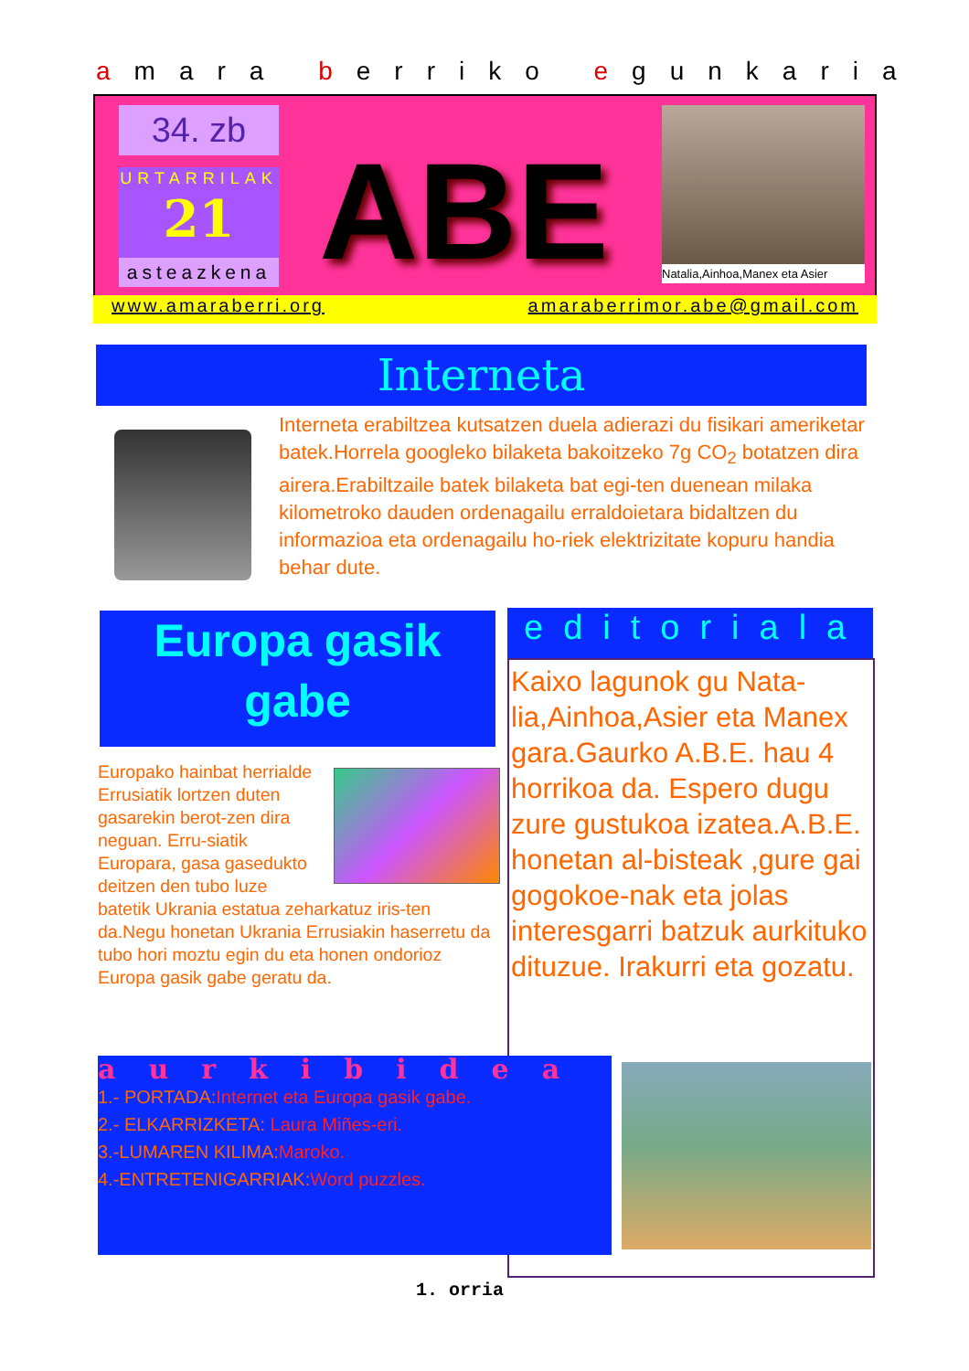amara berriko egunkaria
34. zb
URTARRILAK
21
asteazkena
ABE
Natalia,Ainhoa,Manex eta Asier
www.amaraberri.org amaraberrimor.abe@gmail.com
Interneta
Interneta erabiltzea kutsatzen duela adierazi du fisikari ameriketar batek.Horrela googleko bilaketa bakoitzeko 7g CO<sub>2</sub> botatzen dira airera.Erabiltzaile batek bilaketa bat egi-ten duenean milaka kilometroko dauden ordenagailu erraldoietara bidaltzen du informazioa eta ordenagailu ho-riek elektrizitate kopuru handia behar dute.
Europa gasik gabe
Europako hainbat herrialde Errusiatik lortzen duten gasarekin berot-zen dira neguan. Erru-siatik Europara, gasa gasedukto deitzen den tubo luze batetik Ukrania estatua zeharkatuz iris-ten da.Negu honetan Ukrania Errusiakin haserretu da tubo hori moztu egin du eta honen ondorioz Europa gasik gabe geratu da.
editoriala
Kaixo lagunok gu Nata-lia,Ainhoa,Asier eta Manex gara.Gaurko A.B.E. hau 4 horrikoa da. Espero dugu zure gustukoa izatea.A.B.E. honetan al-bisteak ,gure gai gogokoe-nak eta jolas interesgarri batzuk aurkituko dituzue. Irakurri eta gozatu.
aurkibidea
1.- PORTADA:Internet eta Europa gasik gabe.
2.- ELKARRIZKETA: Laura Miñes-eri.
3.-LUMAREN KILIMA:Maroko.
4.-ENTRETENIGARRIAK:Word puzzles.
1. orria